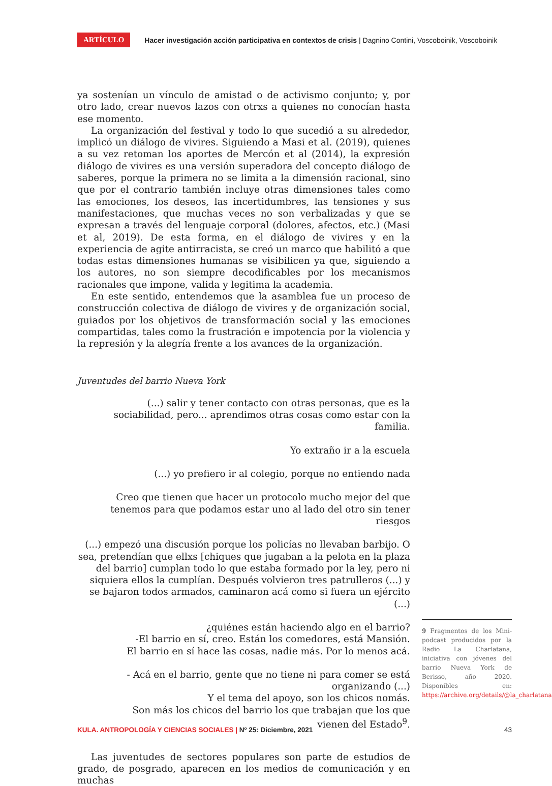ARTÍCULO Hacer investigación acción participativa en contextos de crisis | Dagnino Contini, Voscoboinik, Voscoboinik
ya sostenían un vínculo de amistad o de activismo conjunto; y, por otro lado, crear nuevos lazos con otrxs a quienes no conocían hasta ese momento.
La organización del festival y todo lo que sucedió a su alrededor, implicó un diálogo de vivires. Siguiendo a Masi et al. (2019), quienes a su vez retoman los aportes de Mercón et al (2014), la expresión diálogo de vivires es una versión superadora del concepto diálogo de saberes, porque la primera no se limita a la dimensión racional, sino que por el contrario también incluye otras dimensiones tales como las emociones, los deseos, las incertidumbres, las tensiones y sus manifestaciones, que muchas veces no son verbalizadas y que se expresan a través del lenguaje corporal (dolores, afectos, etc.) (Masi et al, 2019). De esta forma, en el diálogo de vivires y en la experiencia de agite antirracista, se creó un marco que habilitó a que todas estas dimensiones humanas se visibilicen ya que, siguiendo a los autores, no son siempre decodificables por los mecanismos racionales que impone, valida y legitima la academia.
En este sentido, entendemos que la asamblea fue un proceso de construcción colectiva de diálogo de vivires y de organización social, guiados por los objetivos de transformación social y las emociones compartidas, tales como la frustración e impotencia por la violencia y la represión y la alegría frente a los avances de la organización.
Juventudes del barrio Nueva York
(...) salir y tener contacto con otras personas, que es la sociabilidad, pero... aprendimos otras cosas como estar con la familia.
Yo extraño ir a la escuela
(...) yo prefiero ir al colegio, porque no entiendo nada
Creo que tienen que hacer un protocolo mucho mejor del que tenemos para que podamos estar uno al lado del otro sin tener riesgos
(...) empezó una discusión porque los policías no llevaban barbijo. O sea, pretendían que ellxs [chiques que jugaban a la pelota en la plaza del barrio] cumplan todo lo que estaba formado por la ley, pero ni siquiera ellos la cumplían. Después volvieron tres patrulleros (...) y se bajaron todos armados, caminaron acá como si fuera un ejército (...)
¿quiénes están haciendo algo en el barrio?
-El barrio en sí, creo. Están los comedores, está Mansión.
El barrio en sí hace las cosas, nadie más. Por lo menos acá.
- Acá en el barrio, gente que no tiene ni para comer se está organizando (...)
Y el tema del apoyo, son los chicos nomás.
Son más los chicos del barrio los que trabajan que los que vienen del Estado<sup>9</sup>.
Las juventudes de sectores populares son parte de estudios de grado, de posgrado, aparecen en los medios de comunicación y en muchas
9 Fragmentos de los Mini-podcast producidos por la Radio La Charlatana, iniciativa con jóvenes del barrio Nueva York de Berisso, año 2020. Disponibles en: https://archive.org/details/@la_charlatana
KULA. ANTROPOLOGÍA Y CIENCIAS SOCIALES | Nº 25: Diciembre, 2021 43